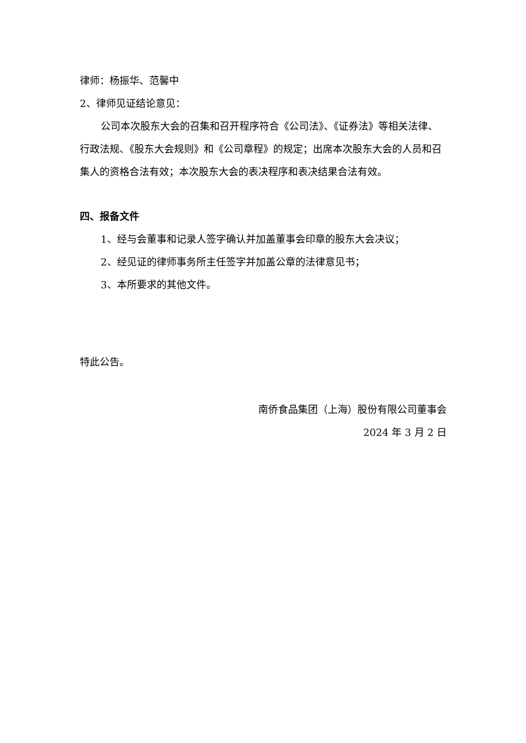律师：杨振华、范馨中
2、律师见证结论意见：
公司本次股东大会的召集和召开程序符合《公司法》、《证券法》等相关法律、行政法规、《股东大会规则》和《公司章程》的规定；出席本次股东大会的人员和召集人的资格合法有效；本次股东大会的表决程序和表决结果合法有效。
四、报备文件
1、经与会董事和记录人签字确认并加盖董事会印章的股东大会决议；
2、经见证的律师事务所主任签字并加盖公章的法律意见书；
3、本所要求的其他文件。
特此公告。
南侨食品集团（上海）股份有限公司董事会
2024 年 3 月 2 日